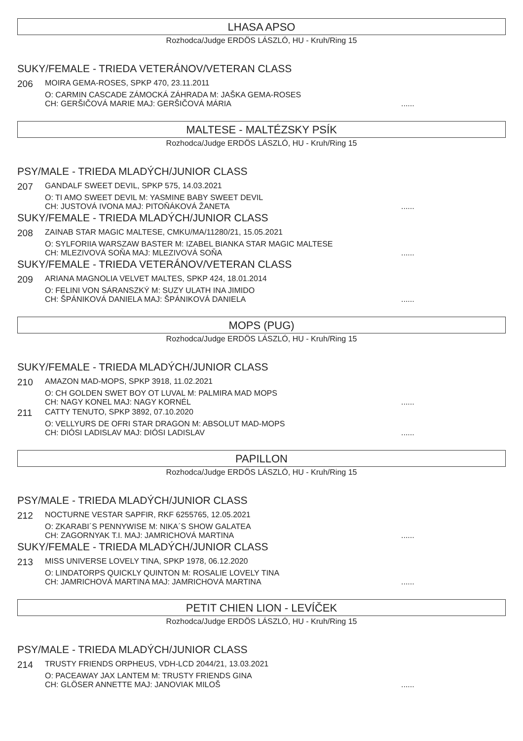LHASA APSO
Rozhodca/Judge ERDÖS LÁSZLÓ, HU - Kruh/Ring 15
SUKY/FEMALE - TRIEDA VETERÁNOV/VETERAN CLASS
206
MOIRA GEMA-ROSES, SPKP 470, 23.11.2011
O: CARMIN CASCADE ZÁMOCKÁ ZÁHRADA M: JAŠKA GEMA-ROSES
CH: GERŠIČOVÁ MARIE MAJ: GERŠIČOVÁ MÁRIA......
MALTESE - MALTÉZSKY PSÍK
Rozhodca/Judge ERDÖS LÁSZLÓ, HU - Kruh/Ring 15
PSY/MALE - TRIEDA MLADÝCH/JUNIOR CLASS
207
GANDALF SWEET DEVIL, SPKP 575, 14.03.2021
O: TI AMO SWEET DEVIL M: YASMINE BABY SWEET DEVIL
CH: JUSTOVÁ IVONA MAJ: PITOŇÁKOVÁ ŽANETA......
SUKY/FEMALE - TRIEDA MLADÝCH/JUNIOR CLASS
208
ZAINAB STAR MAGIC MALTESE, CMKU/MA/11280/21, 15.05.2021
O: SYLFORIIA WARSZAW BASTER M: IZABEL BIANKA STAR MAGIC MALTESE
CH: MLEZIVOVÁ SOŇA MAJ: MLEZIVOVÁ SOŇA......
SUKY/FEMALE - TRIEDA VETERÁNOV/VETERAN CLASS
209
ARIANA MAGNOLIA VELVET MALTES, SPKP 424, 18.01.2014
O: FELINI VON SÁRANSZKÝ M: SUZY ULATH INA JIMIDO
CH: ŠPÁNIKOVÁ DANIELA MAJ: ŠPÁNIKOVÁ DANIELA......
MOPS (PUG)
Rozhodca/Judge ERDÖS LÁSZLÓ, HU - Kruh/Ring 15
SUKY/FEMALE - TRIEDA MLADÝCH/JUNIOR CLASS
210
AMAZON MAD-MOPS, SPKP 3918, 11.02.2021
O: CH GOLDEN SWET BOY OT LUVAL M: PALMIRA MAD MOPS
CH: NAGY KONEL MAJ: NAGY KORNÉL......
211
CATTY TENUTO, SPKP 3892, 07.10.2020
O: VELLYURS DE OFRI STAR DRAGON M: ABSOLUT MAD-MOPS
CH: DIÓSI LADISLAV MAJ: DIÓSI LADISLAV......
PAPILLON
Rozhodca/Judge ERDÖS LÁSZLÓ, HU - Kruh/Ring 15
PSY/MALE - TRIEDA MLADÝCH/JUNIOR CLASS
212
NOCTURNE VESTAR SAPFIR, RKF 6255765, 12.05.2021
O: ZKARABI´S PENNYWISE M: NIKA´S SHOW GALATEA
CH: ZAGORNYAK T.I. MAJ: JAMRICHOVÁ MARTINA......
SUKY/FEMALE - TRIEDA MLADÝCH/JUNIOR CLASS
213
MISS UNIVERSE LOVELY TINA, SPKP 1978, 06.12.2020
O: LINDATORPS QUICKLY QUINTON M: ROSALIE LOVELY TINA
CH: JAMRICHOVÁ MARTINA MAJ: JAMRICHOVÁ MARTINA......
PETIT CHIEN LION - LEVÍČEK
Rozhodca/Judge ERDÖS LÁSZLÓ, HU - Kruh/Ring 15
PSY/MALE - TRIEDA MLADÝCH/JUNIOR CLASS
214
TRUSTY FRIENDS ORPHEUS, VDH-LCD 2044/21, 13.03.2021
O: PACEAWAY JAX LANTEM M: TRUSTY FRIENDS GINA
CH: GLÖSER ANNETTE MAJ: JANOVIAK MILOŠ......